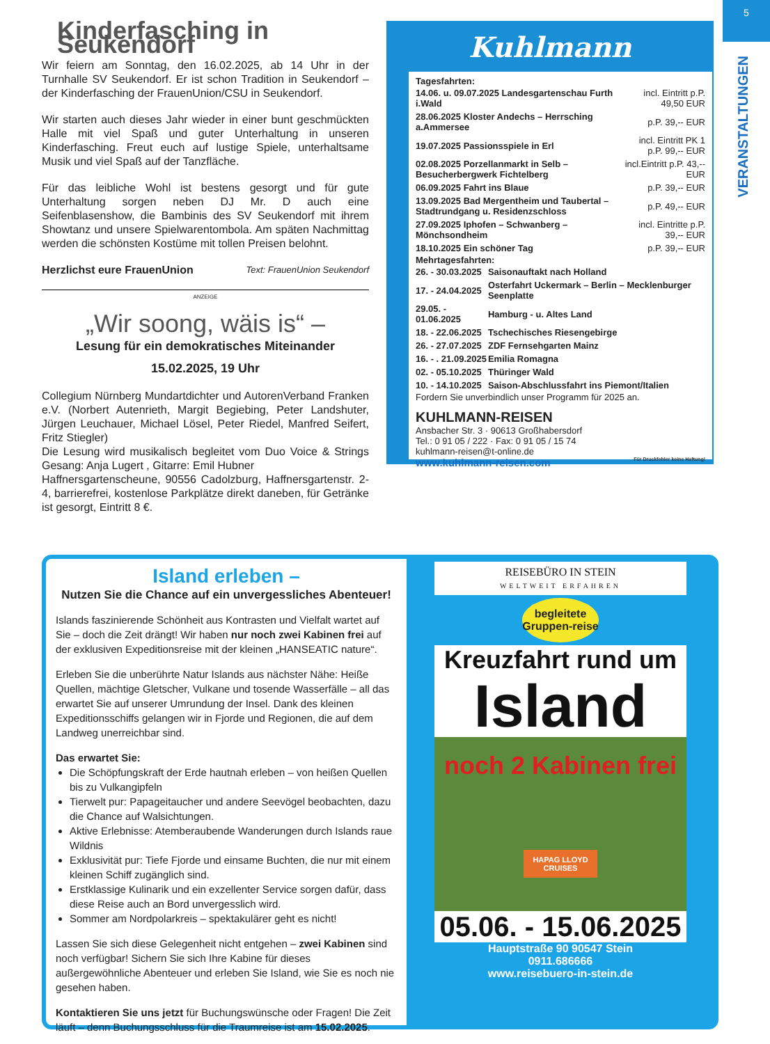5
VERANSTALTUNGEN
Kinderfasching in Seukendorf
Wir feiern am Sonntag, den 16.02.2025, ab 14 Uhr in der Turnhalle SV Seukendorf. Er ist schon Tradition in Seukendorf – der Kinderfasching der FrauenUnion/CSU in Seukendorf.
Wir starten auch dieses Jahr wieder in einer bunt geschmückten Halle mit viel Spaß und guter Unterhaltung in unseren Kinderfasching. Freut euch auf lustige Spiele, unterhaltsame Musik und viel Spaß auf der Tanzfläche.
Für das leibliche Wohl ist bestens gesorgt und für gute Unterhaltung sorgen neben DJ Mr. D auch eine Seifenblasenshow, die Bambinis des SV Seukendorf mit ihrem Showtanz und unsere Spielwarentombola. Am späten Nachmittag werden die schönsten Kostüme mit tollen Preisen belohnt.
Herzlichst eure FrauenUnion Text: FrauenUnion Seukendorf
ANZEIGE
„Wir soong, wäis is“ –
Lesung für ein demokratisches Miteinander
15.02.2025, 19 Uhr
Collegium Nürnberg Mundartdichter und AutorenVerband Franken e.V. (Norbert Autenrieth, Margit Begiebing, Peter Landshuter, Jürgen Leuchauer, Michael Lösel, Peter Riedel, Manfred Seifert, Fritz Stiegler)
Die Lesung wird musikalisch begleitet vom Duo Voice & Strings Gesang: Anja Lugert , Gitarre: Emil Hubner
Haffnersgartenscheune, 90556 Cadolzburg, Haffnersgartenstr. 2-4, barrierefrei, kostenlose Parkplätze direkt daneben, für Getränke ist gesorgt, Eintritt 8 €.
Kuhlmann
Tagesfahrten:
| 14.06. u. 09.07.2025 Landesgartenschau Furth i.Wald | incl. Eintritt p.P. 49,50 EUR |
| 28.06.2025 Kloster Andechs – Herrsching a.Ammersee | p.P. 39,-- EUR |
| 19.07.2025 Passionsspiele in Erl | incl. Eintritt PK 1 p.P. 99,-- EUR |
| 02.08.2025 Porzellanmarkt in Selb – Besucherbergwerk Fichtelberg | incl.Eintritt p.P. 43,-- EUR |
| 06.09.2025 Fahrt ins Blaue | p.P. 39,-- EUR |
| 13.09.2025 Bad Mergentheim und Taubertal – Stadtrundgang u. Residenzschloss | p.P. 49,-- EUR |
| 27.09.2025 Iphofen – Schwanberg – Mönchsondheim | incl. Eintritte p.P. 39,-- EUR |
| 18.10.2025 Ein schöner Tag | p.P. 39,-- EUR |
Mehrtagesfahrten:
| 26. - 30.03.2025 | Saisonauftakt nach Holland |
| 17. - 24.04.2025 | Osterfahrt Uckermark – Berlin – Mecklenburger Seenplatte |
| 29.05. - 01.06.2025 | Hamburg - u. Altes Land |
| 18. - 22.06.2025 | Tschechisches Riesengebirge |
| 26. - 27.07.2025 | ZDF Fernsehgarten Mainz |
| 16. - . 21.09.2025 | Emilia Romagna |
| 02. - 05.10.2025 | Thüringer Wald |
| 10. - 14.10.2025 | Saison-Abschlussfahrt ins Piemont/Italien |
Fordern Sie unverbindlich unser Programm für 2025 an.
KUHLMANN-REISEN
Ansbacher Str. 3 · 90613 Großhabersdorf
Tel.: 0 91 05 / 222 · Fax: 0 91 05 / 15 74
kuhlmann-reisen@t-online.de
www.kuhlmann-reisen.com Für Druckfehler keine Haftung!
Island erleben –
Nutzen Sie die Chance auf ein unvergessliches Abenteuer!
Islands faszinierende Schönheit aus Kontrasten und Vielfalt wartet auf Sie – doch die Zeit drängt! Wir haben nur noch zwei Kabinen frei auf der exklusiven Expeditionsreise mit der kleinen „HANSEATIC nature“.
Erleben Sie die unberührte Natur Islands aus nächster Nähe: Heiße Quellen, mächtige Gletscher, Vulkane und tosende Wasserfälle – all das erwartet Sie auf unserer Umrundung der Insel. Dank des kleinen Expeditionsschiffs gelangen wir in Fjorde und Regionen, die auf dem Landweg unerreichbar sind.
Das erwartet Sie:
Die Schöpfungskraft der Erde hautnah erleben – von heißen Quellen bis zu Vulkangipfeln
Tierwelt pur: Papageitaucher und andere Seevögel beobachten, dazu die Chance auf Walsichtungen.
Aktive Erlebnisse: Atemberaubende Wanderungen durch Islands raue Wildnis
Exklusivität pur: Tiefe Fjorde und einsame Buchten, die nur mit einem kleinen Schiff zugänglich sind.
Erstklassige Kulinarik und ein exzellenter Service sorgen dafür, dass diese Reise auch an Bord unvergesslich wird.
Sommer am Nordpolarkreis – spektakulärer geht es nicht!
Lassen Sie sich diese Gelegenheit nicht entgehen – zwei Kabinen sind noch verfügbar! Sichern Sie sich Ihre Kabine für dieses außergewöhnliche Abenteuer und erleben Sie Island, wie Sie es noch nie gesehen haben.
Kontaktieren Sie uns jetzt für Buchungswünsche oder Fragen! Die Zeit läuft – denn Buchungsschluss für die Traumreise ist am 15.02.2025.
REISEBÜRO IN STEIN
WELTWEIT ERFAHREN
begleitete Gruppen-reise
Kreuzfahrt rund um
Island
noch 2 Kabinen frei
HAPAG LLOYD CRUISES
05.06. - 15.06.2025
Hauptstraße 90 90547 Stein
0911.686666
www.reisebuero-in-stein.de